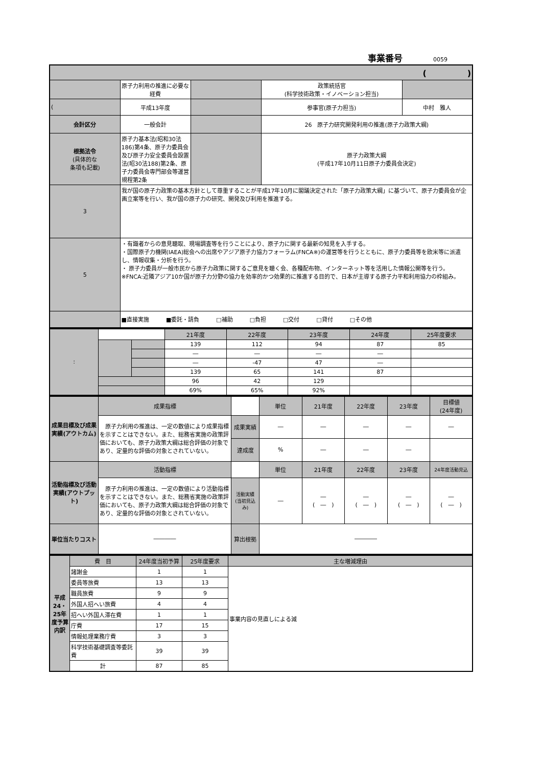事業番号 0059
| ( ) | | | | |
| | 原子力利用の推進に必要な経費 | | 政策統括官 (科学技術政策・イノベーション担当) | |
| ( | 平成13年度 | | 参事官(原子力担当) | 中村 雅人 |
| 会計区分 | 一般会計 | | 26 原子力研究開発利用の推進(原子力政策大綱) | |
| 根拠法令 (具体的な 条項も記載) | 原子力基本法(昭和30法186)第4条、原子力委員会及び原子力安全委員会設置法(昭30法188)第2条、原子力委員会専門部会等運営規程第2条 | | 原子力政策大綱 (平成17年10月11日原子力委員会決定) | |
| 3 | 我が国の原子力政策の基本方針として尊重することが平成17年10月に閣議決定された「原子力政策大綱」に基づいて、原子力委員会が企画立案等を行い、我が国の原子力の研究、開発及び利用を推進する。 | | | |
| 5 | ・有識者からの意見聴取、現場調査等を行うことにより、原子力に関する最新の知見を入手する。 ・国際原子力機関(IAEA)総会への出席やアジア原子力協力フォーラム(FNCA※)の運営等を行うとともに、原子力委員等を欧米等に派遣し、情報収集・分析を行う。 ・ 原子力委員が一般市民から原子力政策に関するご意見を聴く会、各種配布物、インターネット等を活用した情報公開等を行う。 ※FNCA:近隣アジア10か国が原子力分野の協力を効率的かつ効果的に推進する目的で、日本が主導する原子力平和利用協力の枠組み。 | | | |
| | ■直接実施 ■委託・請負 □補助 □負担 □交付 □貸付 □その他 | | | |
| : | | | 21年度 | 22年度 | 23年度 | 24年度 | 25年度要求 |
| | | | 139 | 112 | 94 | 87 | 85 |
| | | | ― | ― | ― | ― | |
| | | | ― | -47 | 47 | ― | |
| | | | 139 | 65 | 141 | 87 | |
| | | | 96 | 42 | 129 | | |
| | | | 69% | 65% | 92% | | |
| 成果目標及び成果実績(アウトカム) | 成果指標 | | 単位 | 21年度 | 22年度 | 23年度 | 目標値 (24年度) |
| | 原子力利用の推進は、一定の数値により成果指標を示すことはできない。また、総務省実施の政策評価においても、原子力政策大綱は総合評価の対象であり、定量的な評価の対象とされていない。 | 成果実績 | ― | ― | ― | ― | ― |
| | | 達成度 | % | ― | ― | ― | |
| 活動指標及び活動実績(アウトプット) | 活動指標 | | 単位 | 21年度 | 22年度 | 23年度 | 24年度活動見込 |
| | 原子力利用の推進は、一定の数値により活動指標を示すことはできない。また、総務省実施の政策評価においても、原子力政策大綱は総合評価の対象であり、定量的な評価の対象とされていない。 | 活動実績 (当初見込み) | ― | ― ( ― ) | ― ( ― ) | ― ( ― ) | ― ( ― ) |
| 単位当たりコスト | ―――― | 算出根拠 | ―――― | | | | |
| 平成24・25年度予算内訳 | 費 目 | 24年度当初予算 | 25年度要求 | 主な増減理由 |
| | 諸謝金 | 1 | 1 | 事業内容の見直しによる減 |
| | 委員等旅費 | 13 | 13 | |
| | 職員旅費 | 9 | 9 | |
| | 外国人招へい旅費 | 4 | 4 | |
| | 招へい外国人滞在費 | 1 | 1 | |
| | 庁費 | 17 | 15 | |
| | 情報処理業務庁費 | 3 | 3 | |
| | 科学技術基礎調査等委託費 | 39 | 39 | |
| | 計 | 87 | 85 | |